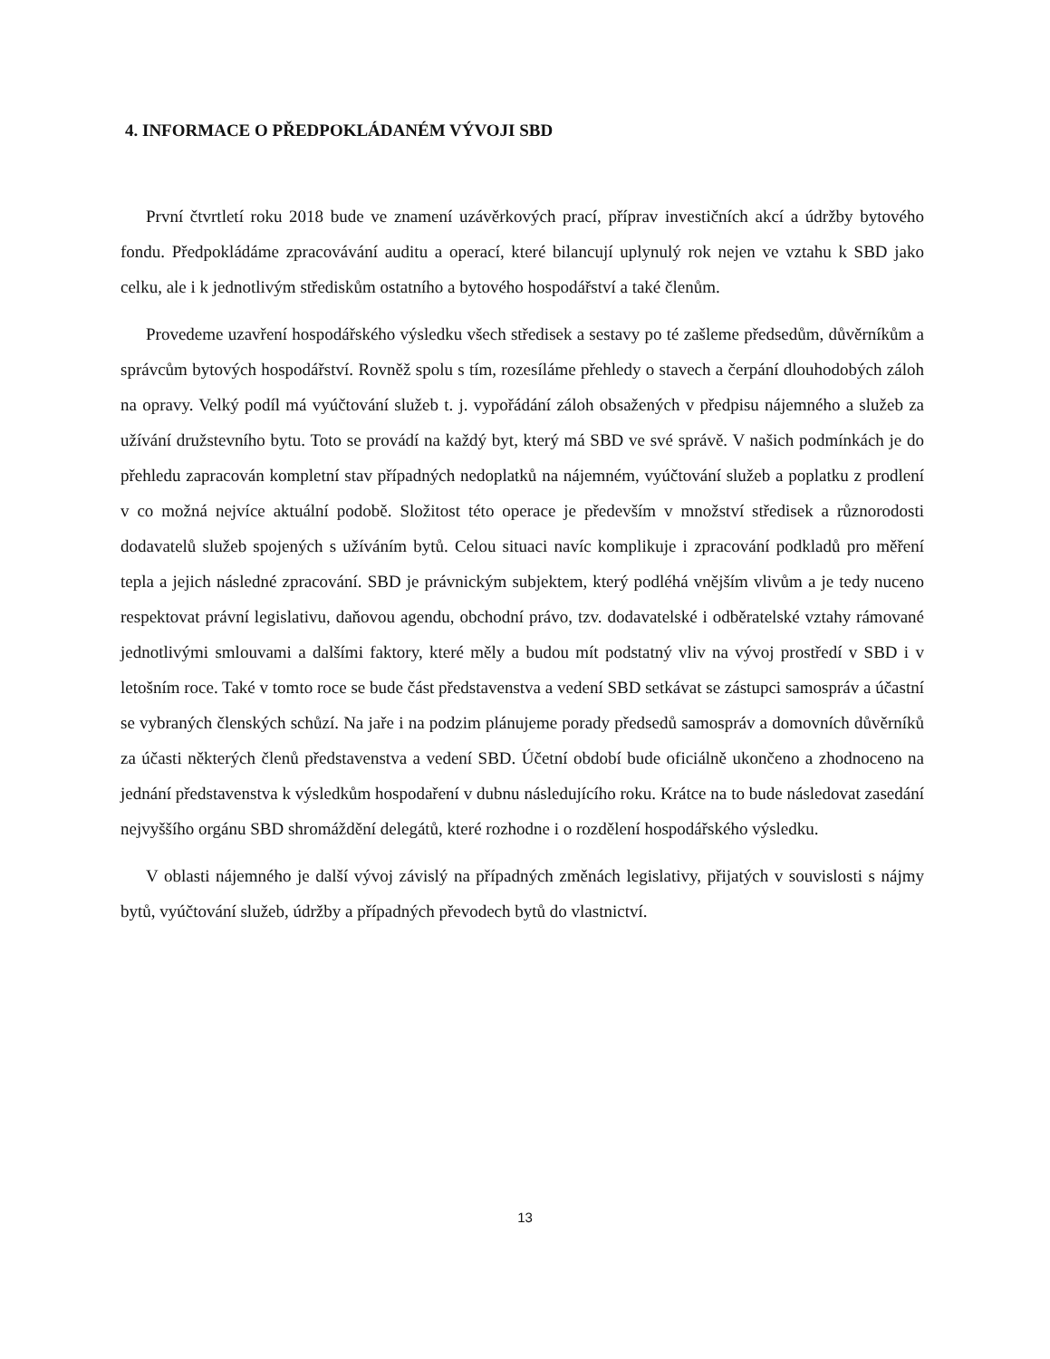4. INFORMACE O PŘEDPOKLÁDANÉM VÝVOJI SBD
První čtvrtletí roku 2018 bude ve znamení uzávěrkových prací, příprav investičních akcí a údržby bytového fondu. Předpokládáme zpracovávání auditu a operací, které bilancují uplynulý rok nejen ve vztahu k SBD jako celku, ale i k jednotlivým střediskům ostatního a bytového hospodářství a také členům.
Provedeme uzavření hospodářského výsledku všech středisek a sestavy po té zašleme předsedům, důvěrníkům a správcům bytových hospodářství. Rovněž spolu s tím, rozesíláme přehledy o stavech a čerpání dlouhodobých záloh na opravy. Velký podíl má vyúčtování služeb t. j. vypořádání záloh obsažených v předpisu nájemného a služeb za užívání družstevního bytu. Toto se provádí na každý byt, který má SBD ve své správě. V našich podmínkách je do přehledu zapracován kompletní stav případných nedoplatků na nájemném, vyúčtování služeb a poplatku z prodlení v co možná nejvíce aktuální podobě. Složitost této operace je především v množství středisek a různorodosti dodavatelů služeb spojených s užíváním bytů. Celou situaci navíc komplikuje i zpracování podkladů pro měření tepla a jejich následné zpracování. SBD je právnickým subjektem, který podléhá vnějším vlivům a je tedy nuceno respektovat právní legislativu, daňovou agendu, obchodní právo, tzv. dodavatelské i odběratelské vztahy rámované jednotlivými smlouvami a dalšími faktory, které měly a budou mít podstatný vliv na vývoj prostředí v SBD i v letošním roce. Také v tomto roce se bude část představenstva a vedení SBD setkávat se zástupci samospráv a účastní se vybraných členských schůzí. Na jaře i na podzim plánujeme porady předsedů samospráv a domovních důvěrníků za účasti některých členů představenstva a vedení SBD. Účetní období bude oficiálně ukončeno a zhodnoceno na jednání představenstva k výsledkům hospodaření v dubnu následujícího roku. Krátce na to bude následovat zasedání nejvyššího orgánu SBD shromáždění delegátů, které rozhodne i o rozdělení hospodářského výsledku.
V oblasti nájemného je další vývoj závislý na případných změnách legislativy, přijatých v souvislosti s nájmy bytů, vyúčtování služeb, údržby a případných převodech bytů do vlastnictví.
13